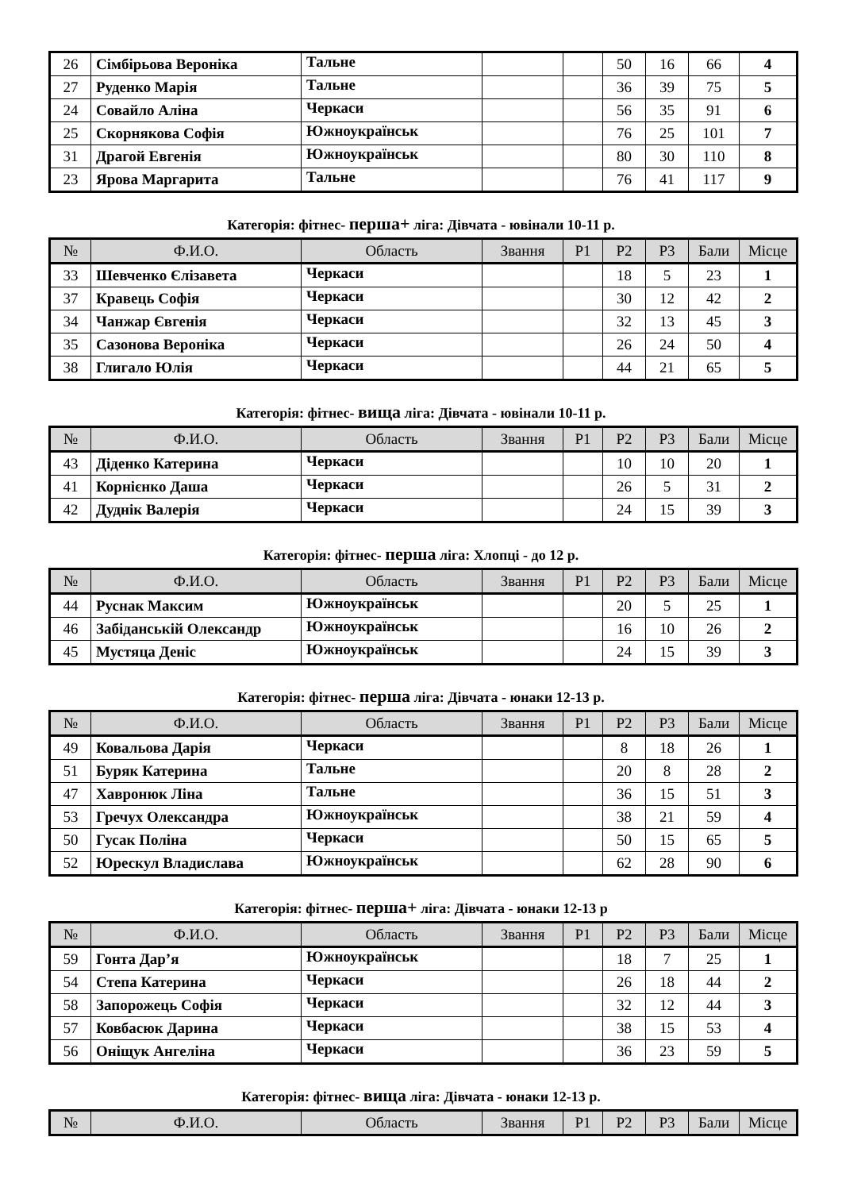| 26 | Сімбірьова Вероніка | Тальне | | | 50 | 16 | 66 | 4 |
| 27 | Руденко Марія | Тальне | | | 36 | 39 | 75 | 5 |
| 24 | Совайло Аліна | Черкаси | | | 56 | 35 | 91 | 6 |
| 25 | Скорнякова Софія | Южноукраїнськ | | | 76 | 25 | 101 | 7 |
| 31 | Драгой Евгенія | Южноукраїнськ | | | 80 | 30 | 110 | 8 |
| 23 | Ярова Маргарита | Тальне | | | 76 | 41 | 117 | 9 |
Категорія: фітнес- перша+ ліга: Дівчата - ювінали 10-11 р.
| № | Ф.И.О. | Область | Звання | Р1 | Р2 | Р3 | Бали | Місце |
| --- | --- | --- | --- | --- | --- | --- | --- | --- |
| 33 | Шевченко Єлізавета | Черкаси | | | 18 | 5 | 23 | 1 |
| 37 | Кравець Софія | Черкаси | | | 30 | 12 | 42 | 2 |
| 34 | Чанжар Євгенія | Черкаси | | | 32 | 13 | 45 | 3 |
| 35 | Сазонова Вероніка | Черкаси | | | 26 | 24 | 50 | 4 |
| 38 | Глигало Юлія | Черкаси | | | 44 | 21 | 65 | 5 |
Категорія: фітнес- вища ліга: Дівчата - ювінали 10-11 р.
| № | Ф.И.О. | Область | Звання | Р1 | Р2 | Р3 | Бали | Місце |
| --- | --- | --- | --- | --- | --- | --- | --- | --- |
| 43 | Діденко Катерина | Черкаси | | | 10 | 10 | 20 | 1 |
| 41 | Корнієнко Даша | Черкаси | | | 26 | 5 | 31 | 2 |
| 42 | Дуднік Валерія | Черкаси | | | 24 | 15 | 39 | 3 |
Категорія: фітнес- перша ліга: Хлопці - до 12 р.
| № | Ф.И.О. | Область | Звання | Р1 | Р2 | Р3 | Бали | Місце |
| --- | --- | --- | --- | --- | --- | --- | --- | --- |
| 44 | Руснак Максим | Южноукраїнськ | | | 20 | 5 | 25 | 1 |
| 46 | Забіданськiй Олександр | Южноукраїнськ | | | 16 | 10 | 26 | 2 |
| 45 | Мустяца Деніс | Южноукраїнськ | | | 24 | 15 | 39 | 3 |
Категорія: фітнес- перша ліга: Дівчата - юнаки 12-13 р.
| № | Ф.И.О. | Область | Звання | Р1 | Р2 | Р3 | Бали | Місце |
| --- | --- | --- | --- | --- | --- | --- | --- | --- |
| 49 | Ковальова Дарія | Черкаси | | | 8 | 18 | 26 | 1 |
| 51 | Буряк Катерина | Тальне | | | 20 | 8 | 28 | 2 |
| 47 | Хавронюк Ліна | Тальне | | | 36 | 15 | 51 | 3 |
| 53 | Гречух Олександра | Южноукраїнськ | | | 38 | 21 | 59 | 4 |
| 50 | Гусак Поліна | Черкаси | | | 50 | 15 | 65 | 5 |
| 52 | Юрескул Владислава | Южноукраїнськ | | | 62 | 28 | 90 | 6 |
Категорія: фітнес- перша+ ліга: Дівчата - юнаки 12-13 р
| № | Ф.И.О. | Область | Звання | Р1 | Р2 | Р3 | Бали | Місце |
| --- | --- | --- | --- | --- | --- | --- | --- | --- |
| 59 | Гонта Дар’я | Южноукраїнськ | | | 18 | 7 | 25 | 1 |
| 54 | Степа Катерина | Черкаси | | | 26 | 18 | 44 | 2 |
| 58 | Запорожець Софія | Черкаси | | | 32 | 12 | 44 | 3 |
| 57 | Ковбасюк Дарина | Черкаси | | | 38 | 15 | 53 | 4 |
| 56 | Оніщук Ангеліна | Черкаси | | | 36 | 23 | 59 | 5 |
Категорія: фітнес- вища ліга: Дівчата - юнаки 12-13 р.
| № | Ф.И.О. | Область | Звання | Р1 | Р2 | Р3 | Бали | Місце |
| --- | --- | --- | --- | --- | --- | --- | --- | --- |